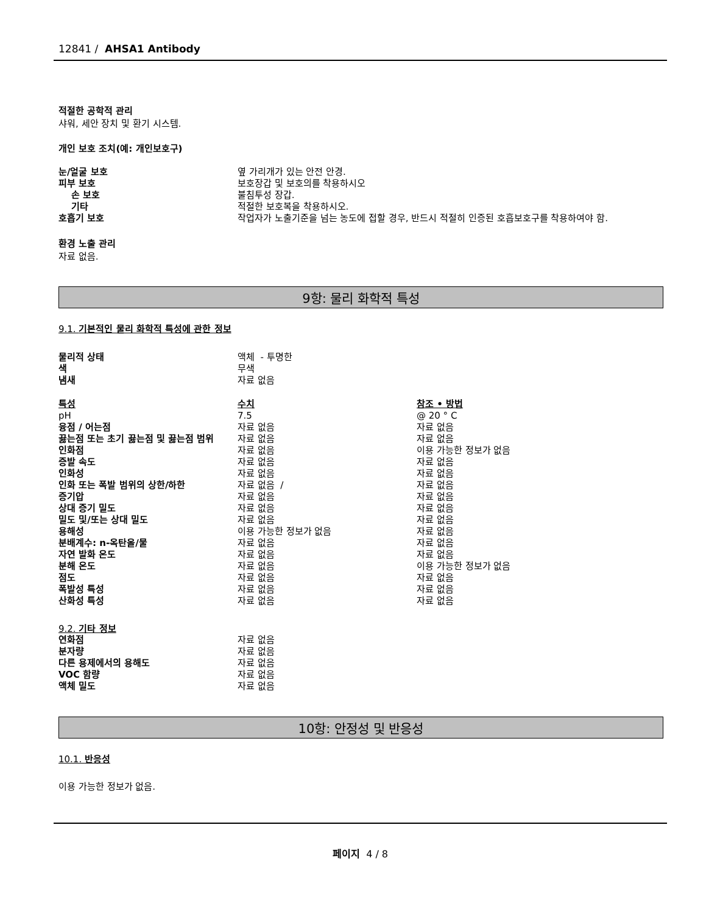12841 / AHSA1 Antibody
적절한 공학적 관리
샤워, 세안 장치 및 환기 시스템.
개인 보호 조치(예: 개인보호구)
| 눈/얼굴 보호 | 옆 가리개가 있는 안전 안경. |
| 피부 보호 | 보호장갑 및 보호의를 착용하시오 |
| 손 보호 | 불침투성 장갑. |
| 기타 | 적절한 보호복을 착용하시오. |
| 호흡기 보호 | 작업자가 노출기준을 넘는 농도에 접할 경우, 반드시 적절히 인증된 호흡보호구를 착용하여야 함. |
환경 노출 관리
자료 없음.
9항: 물리 화학적 특성
9.1. 기본적인 물리 화학적 특성에 관한 정보
| 물리적 상태 | 액체 - 투명한 |
| 색 | 무색 |
| 냄새 | 자료 없음 |
| 특성 | 수치 | 참조 • 방법 |
| pH | 7.5 | @ 20 ° C |
| 융점 / 어는점 | 자료 없음 | 자료 없음 |
| 끓는점 또는 초기 끓는점 및 끓는점 범위 | 자료 없음 | 자료 없음 |
| 인화점 | 자료 없음 | 이용 가능한 정보가 없음 |
| 증발 속도 | 자료 없음 | 자료 없음 |
| 인화성 | 자료 없음 | 자료 없음 |
| 인화 또는 폭발 범위의 상한/하한 | 자료 없음 / | 자료 없음 |
| 증기압 | 자료 없음 | 자료 없음 |
| 상대 증기 밀도 | 자료 없음 | 자료 없음 |
| 밀도 및/또는 상대 밀도 | 자료 없음 | 자료 없음 |
| 용해성 | 이용 가능한 정보가 없음 | 자료 없음 |
| 분배계수: n-옥탄올/물 | 자료 없음 | 자료 없음 |
| 자연 발화 온도 | 자료 없음 | 자료 없음 |
| 분해 온도 | 자료 없음 | 이용 가능한 정보가 없음 |
| 점도 | 자료 없음 | 자료 없음 |
| 폭발성 특성 | 자료 없음 | 자료 없음 |
| 산화성 특성 | 자료 없음 | 자료 없음 |
9.2. 기타 정보
| 연화점 | 자료 없음 |
| 분자량 | 자료 없음 |
| 다른 용제에서의 용해도 | 자료 없음 |
| VOC 함량 | 자료 없음 |
| 액체 밀도 | 자료 없음 |
10항: 안정성 및 반응성
10.1. 반응성
이용 가능한 정보가 없음.
페이지 4 / 8